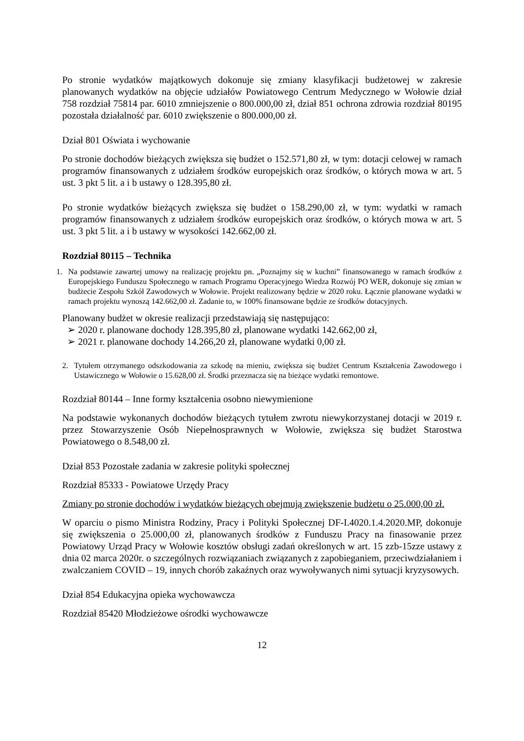Po stronie wydatków majątkowych dokonuje się zmiany klasyfikacji budżetowej w zakresie planowanych wydatków na objęcie udziałów Powiatowego Centrum Medycznego w Wołowie dział 758 rozdział 75814 par. 6010 zmniejszenie o 800.000,00 zł, dział 851 ochrona zdrowia rozdział 80195 pozostała działalność par. 6010 zwiększenie o 800.000,00 zł.
Dział 801 Oświata i wychowanie
Po stronie dochodów bieżących zwiększa się budżet o 152.571,80 zł, w tym: dotacji celowej w ramach programów finansowanych z udziałem środków europejskich oraz środków, o których mowa w art. 5 ust. 3 pkt 5 lit. a i b ustawy o 128.395,80 zł.
Po stronie wydatków bieżących zwiększa się budżet o 158.290,00 zł, w tym: wydatki w ramach programów finansowanych z udziałem środków europejskich oraz środków, o których mowa w art. 5 ust. 3 pkt 5 lit. a i b ustawy w wysokości 142.662,00 zł.
Rozdział 80115 – Technika
1. Na podstawie zawartej umowy na realizację projektu pn. „Poznajmy się w kuchni” finansowanego w ramach środków z Europejskiego Funduszu Społecznego w ramach Programu Operacyjnego Wiedza Rozwój PO WER, dokonuje się zmian w budżecie Zespołu Szkół Zawodowych w Wołowie. Projekt realizowany będzie w 2020 roku. Łącznie planowane wydatki w ramach projektu wynoszą 142.662,00 zł. Zadanie to, w 100% finansowane będzie ze środków dotacyjnych.
Planowany budżet w okresie realizacji przedstawiają się następująco:
➢ 2020 r. planowane dochody 128.395,80 zł, planowane wydatki 142.662,00 zł,
➢ 2021 r. planowane dochody 14.266,20 zł, planowane wydatki 0,00 zł.
2. Tytułem otrzymanego odszkodowania za szkodę na mieniu, zwiększa się budżet Centrum Kształcenia Zawodowego i Ustawicznego w Wołowie o 15.628,00 zł. Środki przeznacza się na bieżące wydatki remontowe.
Rozdział 80144 – Inne formy kształcenia osobno niewymienione
Na podstawie wykonanych dochodów bieżących tytułem zwrotu niewykorzystanej dotacji w 2019 r. przez Stowarzyszenie Osób Niepełnosprawnych w Wołowie, zwiększa się budżet Starostwa Powiatowego o 8.548,00 zł.
Dział 853 Pozostałe zadania w zakresie polityki społecznej
Rozdział 85333 - Powiatowe Urzędy Pracy
Zmiany po stronie dochodów i wydatków bieżących obejmują zwiększenie budżetu o 25.000,00 zł.
W oparciu o pismo Ministra Rodziny, Pracy i Polityki Społecznej DF-I.4020.1.4.2020.MP, dokonuje się zwiększenia o 25.000,00 zł, planowanych środków z Funduszu Pracy na finasowanie przez Powiatowy Urząd Pracy w Wołowie kosztów obsługi zadań określonych w art. 15 zzb-15zze ustawy z dnia 02 marca 2020r. o szczególnych rozwiązaniach związanych z zapobieganiem, przeciwdziałaniem i zwalczaniem COVID – 19, innych chorób zakaźnych oraz wywoływanych nimi sytuacji kryzysowych.
Dział 854 Edukacyjna opieka wychowawcza
Rozdział 85420 Młodzieżowe ośrodki wychowawcze
12